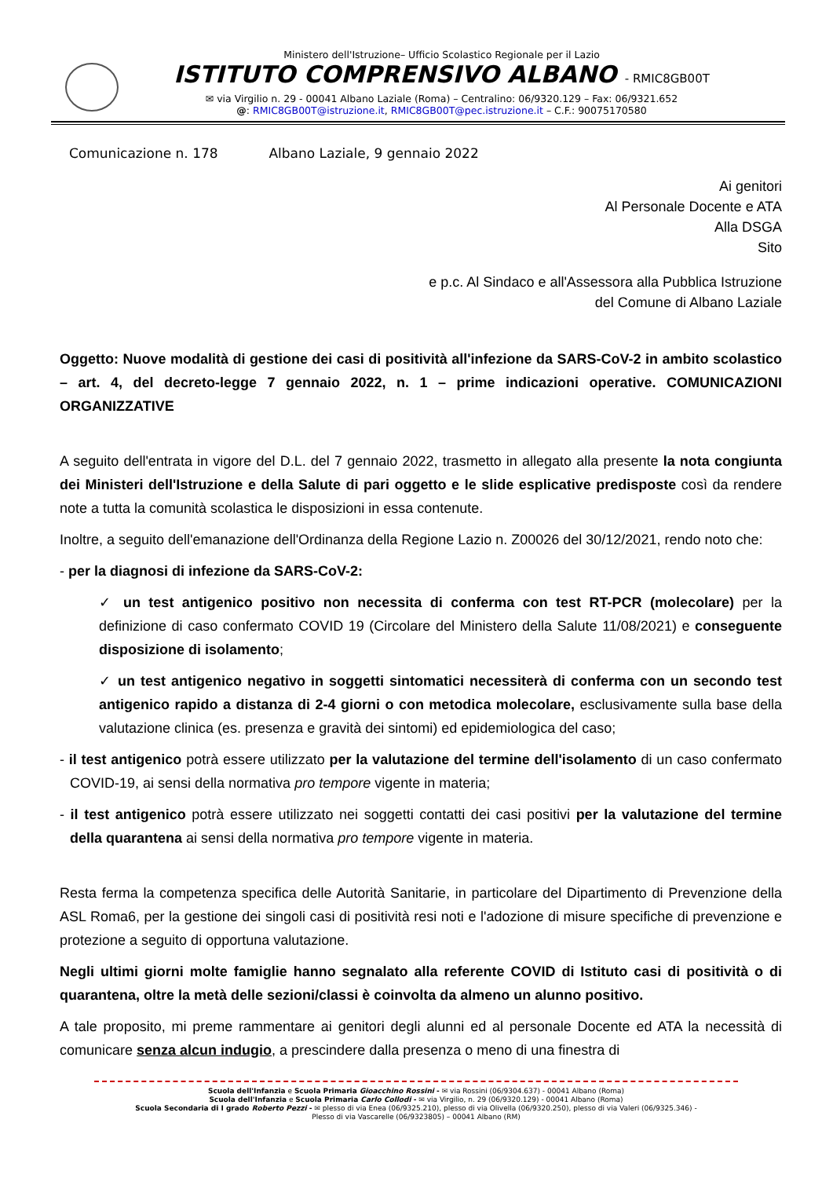Ministero dell'Istruzione– Ufficio Scolastico Regionale per il Lazio
ISTITUTO COMPRENSIVO ALBANO - RMIC8GB00T
✉ via Virgilio n. 29 - 00041 Albano Laziale (Roma) – Centralino: 06/9320.129 – Fax: 06/9321.652
@: RMIC8GB00T@istruzione.it, RMIC8GB00T@pec.istruzione.it – C.F.: 90075170580
Comunicazione n. 178 Albano Laziale, 9 gennaio 2022
Ai genitori
Al Personale Docente e ATA
Alla DSGA
Sito
e p.c. Al Sindaco e all'Assessora alla Pubblica Istruzione
del Comune di Albano Laziale
Oggetto: Nuove modalità di gestione dei casi di positività all'infezione da SARS-CoV-2 in ambito scolastico – art. 4, del decreto-legge 7 gennaio 2022, n. 1 – prime indicazioni operative. COMUNICAZIONI ORGANIZZATIVE
A seguito dell'entrata in vigore del D.L. del 7 gennaio 2022, trasmetto in allegato alla presente la nota congiunta dei Ministeri dell'Istruzione e della Salute di pari oggetto e le slide esplicative predisposte così da rendere note a tutta la comunità scolastica le disposizioni in essa contenute.
Inoltre, a seguito dell'emanazione dell'Ordinanza della Regione Lazio n. Z00026 del 30/12/2021, rendo noto che:
- per la diagnosi di infezione da SARS-CoV-2:
✓ un test antigenico positivo non necessita di conferma con test RT-PCR (molecolare) per la definizione di caso confermato COVID 19 (Circolare del Ministero della Salute 11/08/2021) e conseguente disposizione di isolamento;
✓ un test antigenico negativo in soggetti sintomatici necessiterà di conferma con un secondo test antigenico rapido a distanza di 2-4 giorni o con metodica molecolare, esclusivamente sulla base della valutazione clinica (es. presenza e gravità dei sintomi) ed epidemiologica del caso;
- il test antigenico potrà essere utilizzato per la valutazione del termine dell'isolamento di un caso confermato COVID-19, ai sensi della normativa pro tempore vigente in materia;
- il test antigenico potrà essere utilizzato nei soggetti contatti dei casi positivi per la valutazione del termine della quarantena ai sensi della normativa pro tempore vigente in materia.
Resta ferma la competenza specifica delle Autorità Sanitarie, in particolare del Dipartimento di Prevenzione della ASL Roma6, per la gestione dei singoli casi di positività resi noti e l'adozione di misure specifiche di prevenzione e protezione a seguito di opportuna valutazione.
Negli ultimi giorni molte famiglie hanno segnalato alla referente COVID di Istituto casi di positività o di quarantena, oltre la metà delle sezioni/classi è coinvolta da almeno un alunno positivo.
A tale proposito, mi preme rammentare ai genitori degli alunni ed al personale Docente ed ATA la necessità di comunicare senza alcun indugio, a prescindere dalla presenza o meno di una finestra di
Scuola dell'Infanzia e Scuola Primaria Gioacchino Rossini - ✉ via Rossini (06/9304.637) - 00041 Albano (Roma)
Scuola dell'Infanzia e Scuola Primaria Carlo Collodi - ✉ via Virgilio, n. 29 (06/9320.129) - 00041 Albano (Roma)
Scuola Secondaria di I grado Roberto Pezzi - ✉ plesso di via Enea (06/9325.210), plesso di via Olivella (06/9320.250), plesso di via Valeri (06/9325.346) -
Plesso di via Vascarelle (06/9323805) – 00041 Albano (RM)